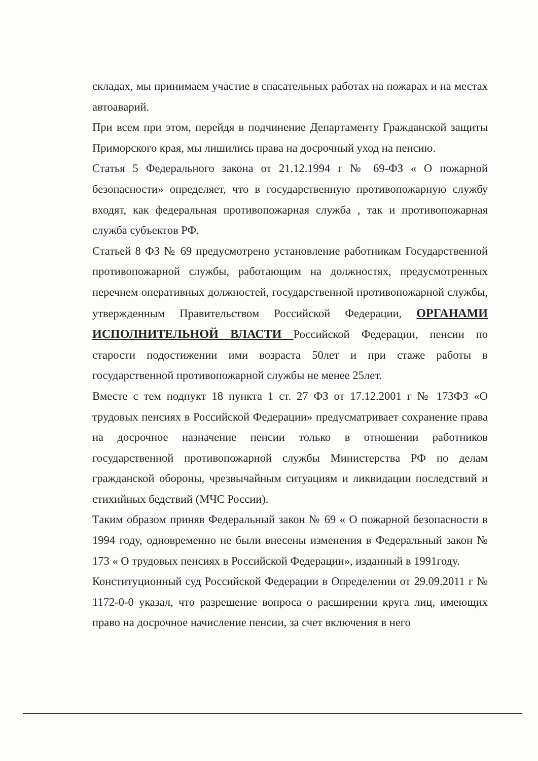складах, мы принимаем участие в спасательных работах на пожарах и на местах автоаварий.
При всем при этом, перейдя в подчинение Департаменту Гражданской защиты Приморского края, мы лишились права на досрочный уход на пенсию.
Статья 5 Федерального закона от 21.12.1994 г № 69-ФЗ « О пожарной безопасности» определяет, что в государственную противопожарную службу входят, как федеральная противопожарная служба , так и противопожарная служба субъектов РФ.
Статьей 8 ФЗ № 69 предусмотрено установление работникам Государственной противопожарной службы, работающим на должностях, предусмотренных перечнем оперативных должностей, государственной противопожарной службы, утвержденным Правительством Российской Федерации, ОРГАНАМИ ИСПОЛНИТЕЛЬНОЙ ВЛАСТИ Российской Федерации, пенсии по старости подостижении ими возраста 50лет и при стаже работы в государственной противопожарной службы не менее 25лет.
Вместе с тем подпукт 18 пункта 1 ст. 27 ФЗ от 17.12.2001 г № 173ФЗ «О трудовых пенсиях в Российской Федерации» предусматривает сохранение права на досрочное назначение пенсии только в отношении работников государственной противопожарной службы Министерства РФ по делам гражданской обороны, чрезвычайным ситуациям и ликвидации последствий и стихийных бедствий (МЧС России).
Таким образом приняв Федеральный закон № 69 « О пожарной безопасности в 1994 году, одновременно не были внесены изменения в Федеральный закон № 173 « О трудовых пенсиях в Российской Федерации», изданный в 1991году.
Конституционный суд Российской Федерации в Определении от 29.09.2011 г № 1172-0-0 указал, что разрешение вопроса о расширении круга лиц, имеющих право на досрочное начисление пенсии, за счет включения в него